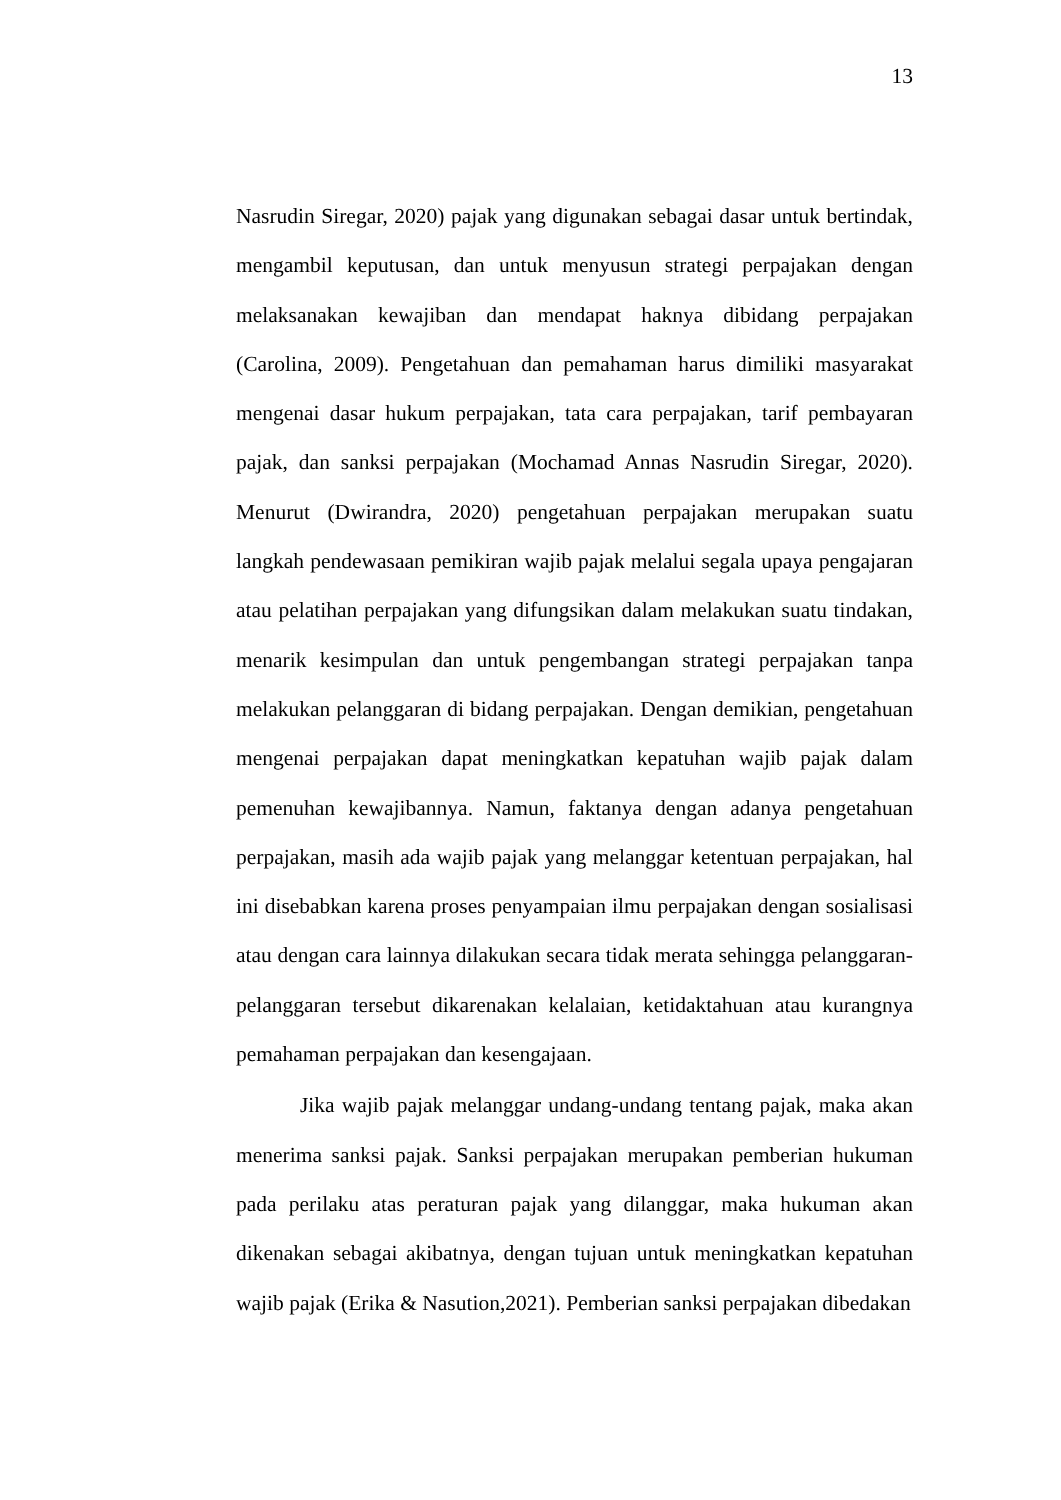13
Nasrudin Siregar, 2020) pajak yang digunakan sebagai dasar untuk bertindak, mengambil keputusan, dan untuk menyusun strategi perpajakan dengan melaksanakan kewajiban dan mendapat haknya dibidang perpajakan (Carolina, 2009). Pengetahuan dan pemahaman harus dimiliki masyarakat mengenai dasar hukum perpajakan, tata cara perpajakan, tarif pembayaran pajak, dan sanksi perpajakan (Mochamad Annas Nasrudin Siregar, 2020). Menurut (Dwirandra, 2020) pengetahuan perpajakan merupakan suatu langkah pendewasaan pemikiran wajib pajak melalui segala upaya pengajaran atau pelatihan perpajakan yang difungsikan dalam melakukan suatu tindakan, menarik kesimpulan dan untuk pengembangan strategi perpajakan tanpa melakukan pelanggaran di bidang perpajakan. Dengan demikian, pengetahuan mengenai perpajakan dapat meningkatkan kepatuhan wajib pajak dalam pemenuhan kewajibannya. Namun, faktanya dengan adanya pengetahuan perpajakan, masih ada wajib pajak yang melanggar ketentuan perpajakan, hal ini disebabkan karena proses penyampaian ilmu perpajakan dengan sosialisasi atau dengan cara lainnya dilakukan secara tidak merata sehingga pelanggaran-pelanggaran tersebut dikarenakan kelalaian, ketidaktahuan atau kurangnya pemahaman perpajakan dan kesengajaan.
Jika wajib pajak melanggar undang-undang tentang pajak, maka akan menerima sanksi pajak. Sanksi perpajakan merupakan pemberian hukuman pada perilaku atas peraturan pajak yang dilanggar, maka hukuman akan dikenakan sebagai akibatnya, dengan tujuan untuk meningkatkan kepatuhan wajib pajak (Erika & Nasution,2021). Pemberian sanksi perpajakan dibedakan